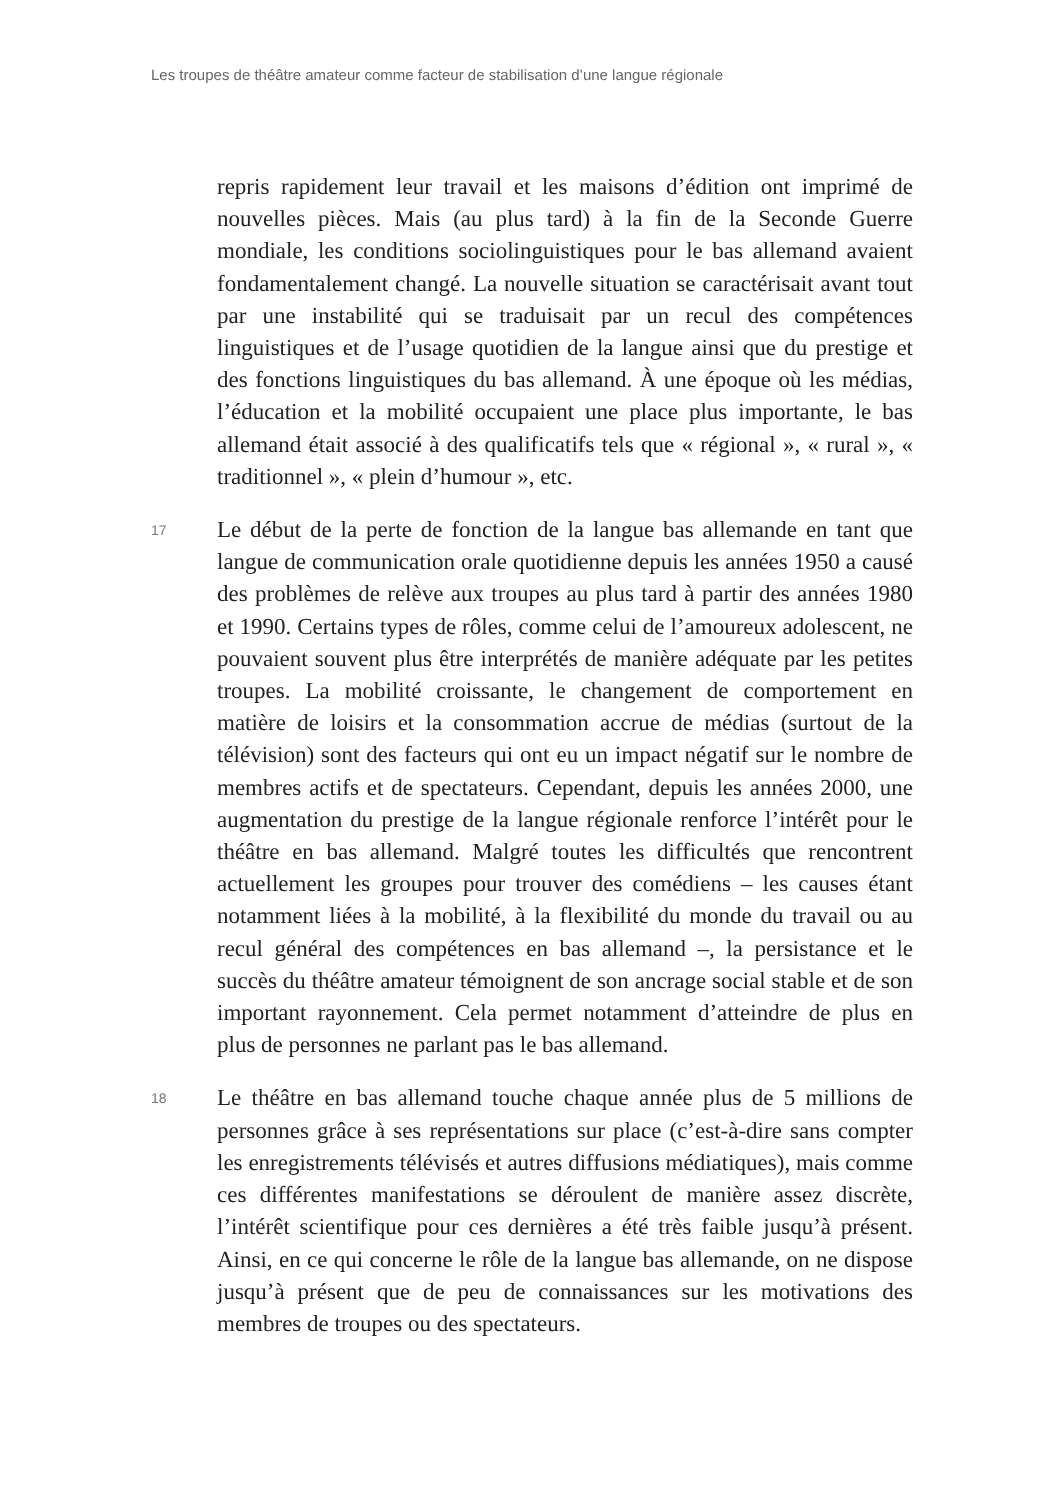Les troupes de théâtre amateur comme facteur de stabilisation d’une langue régionale
repris rapidement leur travail et les maisons d’édition ont imprimé de nouvelles pièces. Mais (au plus tard) à la fin de la Seconde Guerre mondiale, les conditions sociolinguistiques pour le bas allemand avaient fondamentalement changé. La nouvelle situation se caractérisait avant tout par une instabilité qui se traduisait par un recul des compétences linguistiques et de l’usage quotidien de la langue ainsi que du prestige et des fonctions linguistiques du bas allemand. À une époque où les médias, l’éducation et la mobilité occupaient une place plus importante, le bas allemand était associé à des qualificatifs tels que « régional », « rural », « traditionnel », « plein d’humour », etc.
17
Le début de la perte de fonction de la langue bas allemande en tant que langue de communication orale quotidienne depuis les années 1950 a causé des problèmes de relève aux troupes au plus tard à partir des années 1980 et 1990. Certains types de rôles, comme celui de l’amoureux adolescent, ne pouvaient souvent plus être interprétés de manière adéquate par les petites troupes. La mobilité croissante, le changement de comportement en matière de loisirs et la consommation accrue de médias (surtout de la télévision) sont des facteurs qui ont eu un impact négatif sur le nombre de membres actifs et de spectateurs. Cependant, depuis les années 2000, une augmentation du prestige de la langue régionale renforce l’intérêt pour le théâtre en bas allemand. Malgré toutes les difficultés que rencontrent actuellement les groupes pour trouver des comédiens – les causes étant notamment liées à la mobilité, à la flexibilité du monde du travail ou au recul général des compétences en bas allemand –, la persistance et le succès du théâtre amateur témoignent de son ancrage social stable et de son important rayonnement. Cela permet notamment d’atteindre de plus en plus de personnes ne parlant pas le bas allemand.
18
Le théâtre en bas allemand touche chaque année plus de 5 millions de personnes grâce à ses représentations sur place (c’est-à-dire sans compter les enregistrements télévisés et autres diffusions médiatiques), mais comme ces différentes manifestations se déroulent de manière assez discrète, l’intérêt scientifique pour ces dernières a été très faible jusqu’à présent. Ainsi, en ce qui concerne le rôle de la langue bas allemande, on ne dispose jusqu’à présent que de peu de connaissances sur les motivations des membres de troupes ou des spectateurs.